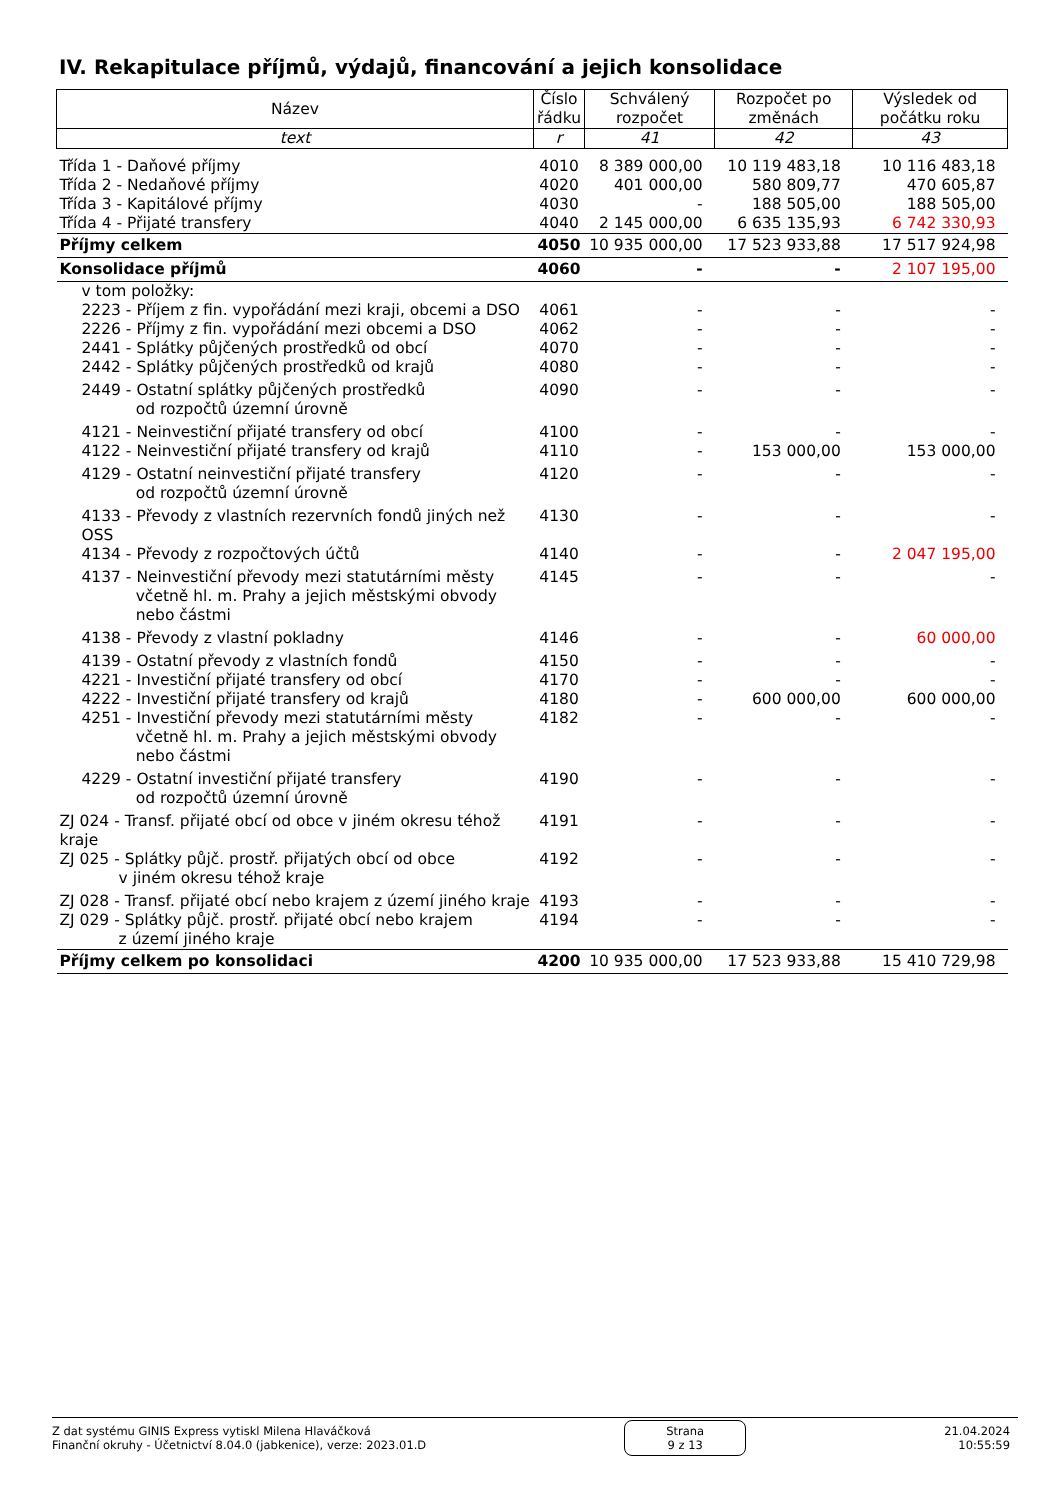IV. Rekapitulace příjmů, výdajů, financování a jejich konsolidace
| Název | Číslo řádku | Schválený rozpočet | Rozpočet po změnách | Výsledek od počátku roku |
| --- | --- | --- | --- | --- |
| text | r | 41 | 42 | 43 |
| Třída 1 - Daňové příjmy | 4010 | 8 389 000,00 | 10 119 483,18 | 10 116 483,18 |
| Třída 2 - Nedaňové příjmy | 4020 | 401 000,00 | 580 809,77 | 470 605,87 |
| Třída 3 - Kapitálové příjmy | 4030 | - | 188 505,00 | 188 505,00 |
| Třída 4 - Přijaté transfery | 4040 | 2 145 000,00 | 6 635 135,93 | 6 742 330,93 |
| Příjmy celkem | 4050 | 10 935 000,00 | 17 523 933,88 | 17 517 924,98 |
| Konsolidace příjmů | 4060 | - | - | 2 107 195,00 |
| v tom položky: | | | | |
| 2223 - Příjem z fin. vypořádání mezi kraji, obcemi a DSO | 4061 | - | - | - |
| 2226 - Příjmy z fin. vypořádání mezi obcemi a DSO | 4062 | - | - | - |
| 2441 - Splátky půjčených prostředků od obcí | 4070 | - | - | - |
| 2442 - Splátky půjčených prostředků od krajů | 4080 | - | - | - |
| 2449 - Ostatní splátky půjčených prostředků od rozpočtů územní úrovně | 4090 | - | - | - |
| 4121 - Neinvestiční přijaté transfery od obcí | 4100 | - | - | - |
| 4122 - Neinvestiční přijaté transfery od krajů | 4110 | - | 153 000,00 | 153 000,00 |
| 4129 - Ostatní neinvestiční přijaté transfery od rozpočtů územní úrovně | 4120 | - | - | - |
| 4133 - Převody z vlastních rezervních fondů jiných než OSS | 4130 | - | - | - |
| 4134 - Převody z rozpočtových účtů | 4140 | - | - | 2 047 195,00 |
| 4137 - Neinvestiční převody mezi statutárními městy včetně hl. m. Prahy a jejich městskými obvody nebo částmi | 4145 | - | - | - |
| 4138 - Převody z vlastní pokladny | 4146 | - | - | 60 000,00 |
| 4139 - Ostatní převody z vlastních fondů | 4150 | - | - | - |
| 4221 - Investiční přijaté transfery od obcí | 4170 | - | - | - |
| 4222 - Investiční přijaté transfery od krajů | 4180 | - | 600 000,00 | 600 000,00 |
| 4251 - Investiční převody mezi statutárními městy včetně hl. m. Prahy a jejich městskými obvody nebo částmi | 4182 | - | - | - |
| 4229 - Ostatní investiční přijaté transfery od rozpočtů územní úrovně | 4190 | - | - | - |
| ZJ 024 - Transf. přijaté obcí od obce v jiném okresu téhož kraje | 4191 | - | - | - |
| ZJ 025 - Splátky půjč. prostř. přijatých obcí od obce v jiném okresu téhož kraje | 4192 | - | - | - |
| ZJ 028 - Transf. přijaté obcí nebo krajem z území jiného kraje | 4193 | - | - | - |
| ZJ 029 - Splátky půjč. prostř. přijaté obcí nebo krajem z území jiného kraje | 4194 | - | - | - |
| Příjmy celkem po konsolidaci | 4200 | 10 935 000,00 | 17 523 933,88 | 15 410 729,98 |
Z dat systému GINIS Express vytiskl Milena Hlaváčková
Finanční okruhy - Účetnictví 8.04.0 (jabkenice), verze: 2023.01.D
Strana
9 z 13
21.04.2024
10:55:59